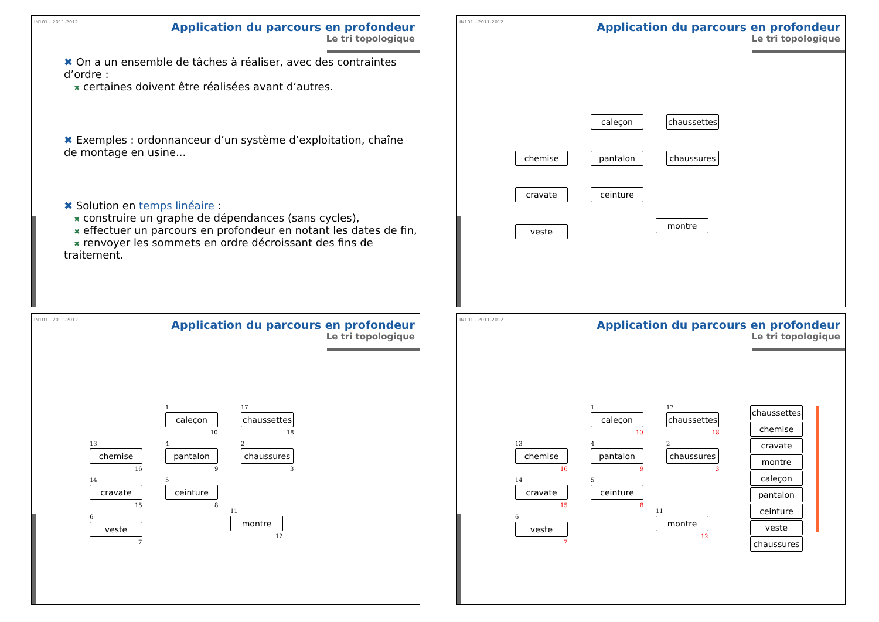IN101 - 2011-2012
Application du parcours en profondeur
Le tri topologique
✖ On a un ensemble de tâches à réaliser, avec des contraintes d’ordre :
✖ certaines doivent être réalisées avant d’autres.
✖ Exemples : ordonnanceur d’un système d’exploitation, chaîne de montage en usine...
✖ Solution en temps linéaire :
✖ construire un graphe de dépendances (sans cycles),
✖ effectuer un parcours en profondeur en notant les dates de fin,
✖ renvoyer les sommets en ordre décroissant des fins de traitement.
IN101 - 2011-2012
Application du parcours en profondeur
Le tri topologique
caleçon
chaussettes
chemise pantalon chaussures
cravate ceinture
montre
veste
IN101 - 2011-2012
Application du parcours en profondeur
Le tri topologique
1
caleçon
10
17
chaussettes
18
13
chemise
16
4
pantalon
9
2
chaussures
3
14
cravate
15
5
ceinture
8
11
montre
12
6
veste
7
IN101 - 2011-2012
Application du parcours en profondeur
Le tri topologique
1
caleçon
10
17
chaussettes
18
13
chemise
16
4
pantalon
9
2
chaussures
3
14
cravate
15
5
ceinture
8
11
montre
12
6
veste
7
chaussettes
chemise
cravate
montre
caleçon
pantalon
ceinture
veste
chaussures